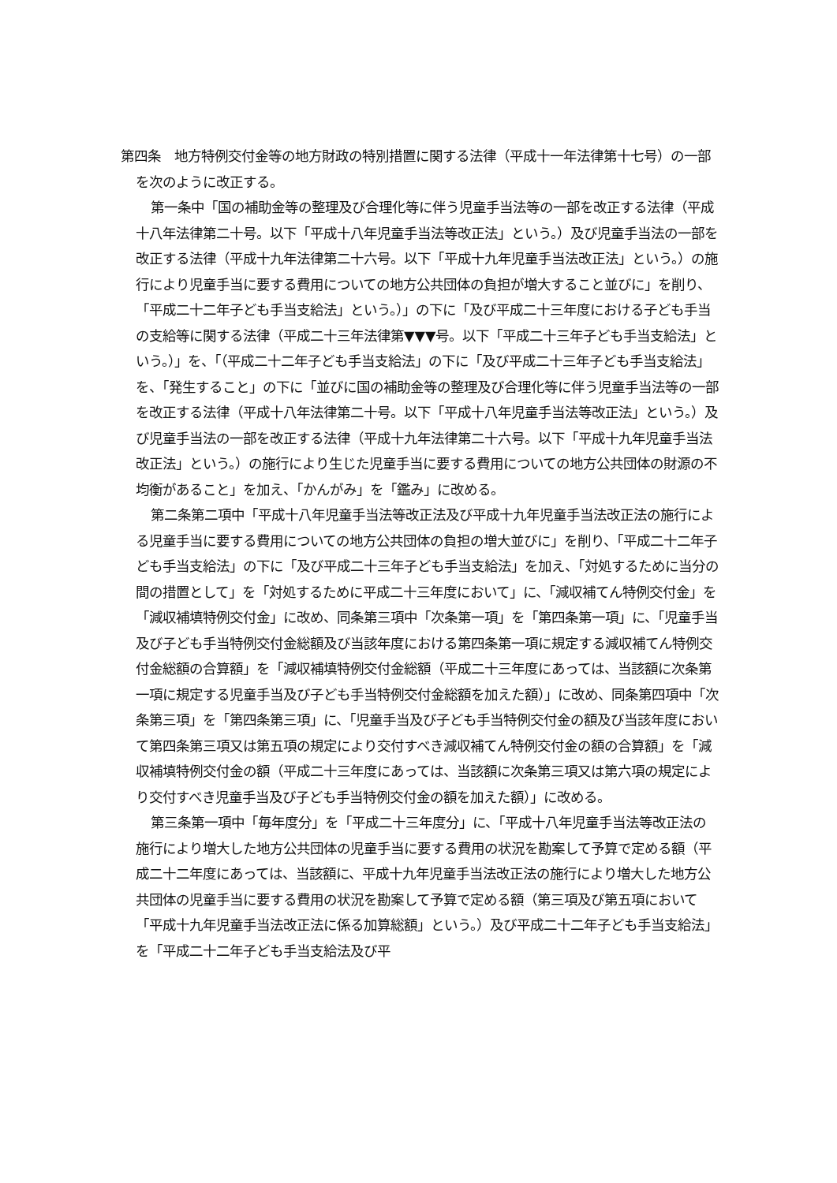第四条　地方特例交付金等の地方財政の特別措置に関する法律（平成十一年法律第十七号）の一部を次のように改正する。
第一条中「国の補助金等の整理及び合理化等に伴う児童手当法等の一部を改正する法律（平成十八年法律第二十号。以下「平成十八年児童手当法等改正法」という。）及び児童手当法の一部を改正する法律（平成十九年法律第二十六号。以下「平成十九年児童手当法改正法」という。）の施行により児童手当に要する費用についての地方公共団体の負担が増大すること並びに」を削り、「平成二十二年子ども手当支給法」という。）」の下に「及び平成二十三年度における子ども手当の支給等に関する法律（平成二十三年法律第▼▼▼号。以下「平成二十三年子ども手当支給法」という。）」を、「（平成二十二年子ども手当支給法」の下に「及び平成二十三年子ども手当支給法」を、「発生すること」の下に「並びに国の補助金等の整理及び合理化等に伴う児童手当法等の一部を改正する法律（平成十八年法律第二十号。以下「平成十八年児童手当法等改正法」という。）及び児童手当法の一部を改正する法律（平成十九年法律第二十六号。以下「平成十九年児童手当法改正法」という。）の施行により生じた児童手当に要する費用についての地方公共団体の財源の不均衡があること」を加え、「かんがみ」を「鑑み」に改める。
第二条第二項中「平成十八年児童手当法等改正法及び平成十九年児童手当法改正法の施行による児童手当に要する費用についての地方公共団体の負担の増大並びに」を削り、「平成二十二年子ども手当支給法」の下に「及び平成二十三年子ども手当支給法」を加え、「対処するために当分の間の措置として」を「対処するために平成二十三年度において」に、「減収補てん特例交付金」を「減収補填特例交付金」に改め、同条第三項中「次条第一項」を「第四条第一項」に、「児童手当及び子ども手当特例交付金総額及び当該年度における第四条第一項に規定する減収補てん特例交付金総額の合算額」を「減収補填特例交付金総額（平成二十三年度にあっては、当該額に次条第一項に規定する児童手当及び子ども手当特例交付金総額を加えた額）」に改め、同条第四項中「次条第三項」を「第四条第三項」に、「児童手当及び子ども手当特例交付金の額及び当該年度において第四条第三項又は第五項の規定により交付すべき減収補てん特例交付金の額の合算額」を「減収補填特例交付金の額（平成二十三年度にあっては、当該額に次条第三項又は第六項の規定により交付すべき児童手当及び子ども手当特例交付金の額を加えた額）」に改める。
第三条第一項中「毎年度分」を「平成二十三年度分」に、「平成十八年児童手当法等改正法の施行により増大した地方公共団体の児童手当に要する費用の状況を勘案して予算で定める額（平成二十二年度にあっては、当該額に、平成十九年児童手当法改正法の施行により増大した地方公共団体の児童手当に要する費用の状況を勘案して予算で定める額（第三項及び第五項において「平成十九年児童手当法改正法に係る加算総額」という。）及び平成二十二年子ども手当支給法」を「平成二十二年子ども手当支給法及び平